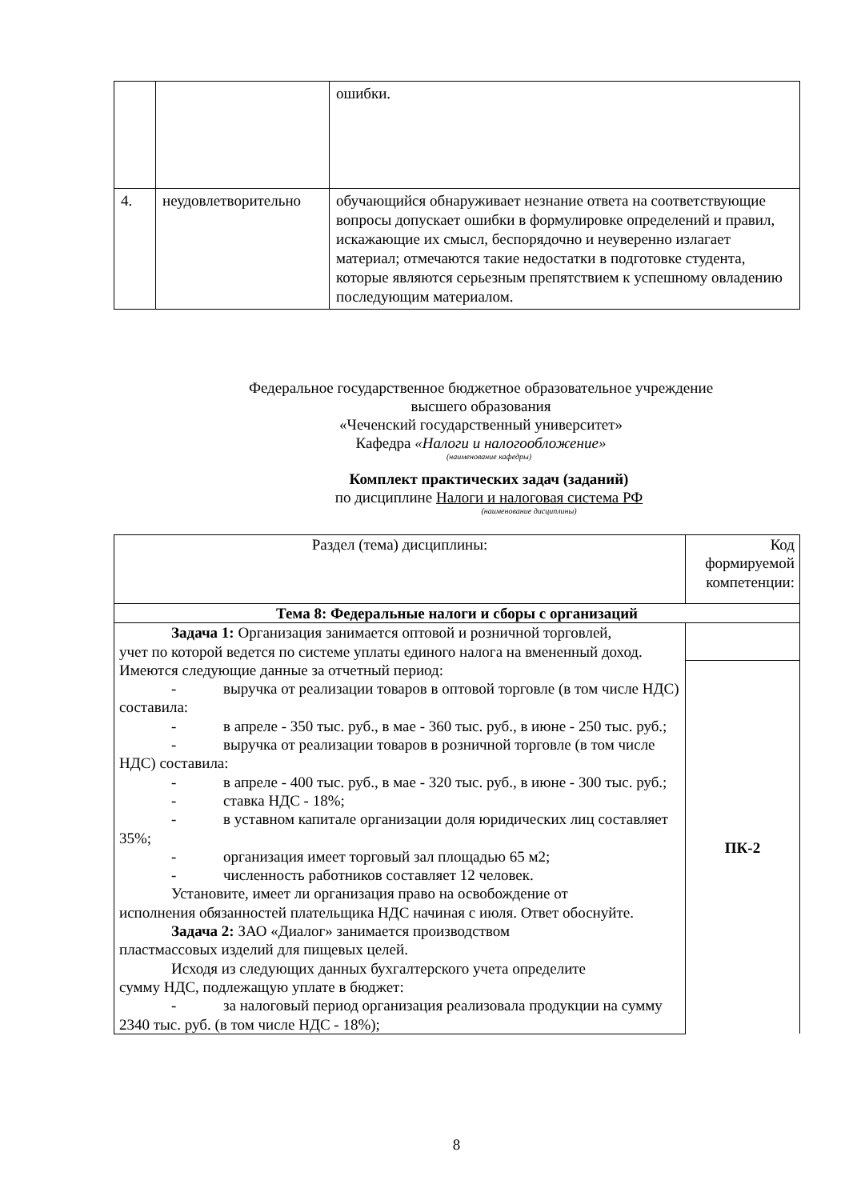| | | ошибки. |
| 4. | неудовлетворительно | обучающийся обнаруживает незнание ответа на соответствующие вопросы допускает ошибки в формулировке определений и правил, искажающие их смысл, беспорядочно и неуверенно излагает материал; отмечаются такие недостатки в подготовке студента, которые являются серьезным препятствием к успешному овладению последующим материалом. |
Федеральное государственное бюджетное образовательное учреждение
высшего образования
«Чеченский государственный университет»
Кафедра «Налоги и налогообложение»
(наименование кафедры)
Комплект практических задач (заданий)
по дисциплине Налоги и налоговая система РФ
(наименование дисциплины)
| Раздел (тема) дисциплины: | Код формируемой компетенции: |
| Тема 8: Федеральные налоги и сборы с организаций | |
| Задача 1: Организация занимается оптовой и розничной торговлей, учет по которой ведется по системе уплаты единого налога на вмененный доход. Имеются следующие данные за отчетный период: - выручка от реализации товаров в оптовой торговле (в том числе НДС) составила: - в апреле - 350 тыс. руб., в мае - 360 тыс. руб., в июне - 250 тыс. руб.; - выручка от реализации товаров в розничной торговле (в том числе НДС) составила: - в апреле - 400 тыс. руб., в мае - 320 тыс. руб., в июне - 300 тыс. руб.; - ставка НДС - 18%; - в уставном капитале организации доля юридических лиц составляет 35%; - организация имеет торговый зал площадью 65 м2; - численность работников составляет 12 человек. Установите, имеет ли организация право на освобождение от исполнения обязанностей плательщика НДС начиная с июля. Ответ обоснуйте. Задача 2: ЗАО «Диалог» занимается производством пластмассовых изделий для пищевых целей. Исходя из следующих данных бухгалтерского учета определите сумму НДС, подлежащую уплате в бюджет: - за налоговый период организация реализовала продукции на сумму 2340 тыс. руб. (в том числе НДС - 18%); | |
| | ПК-2 |
8